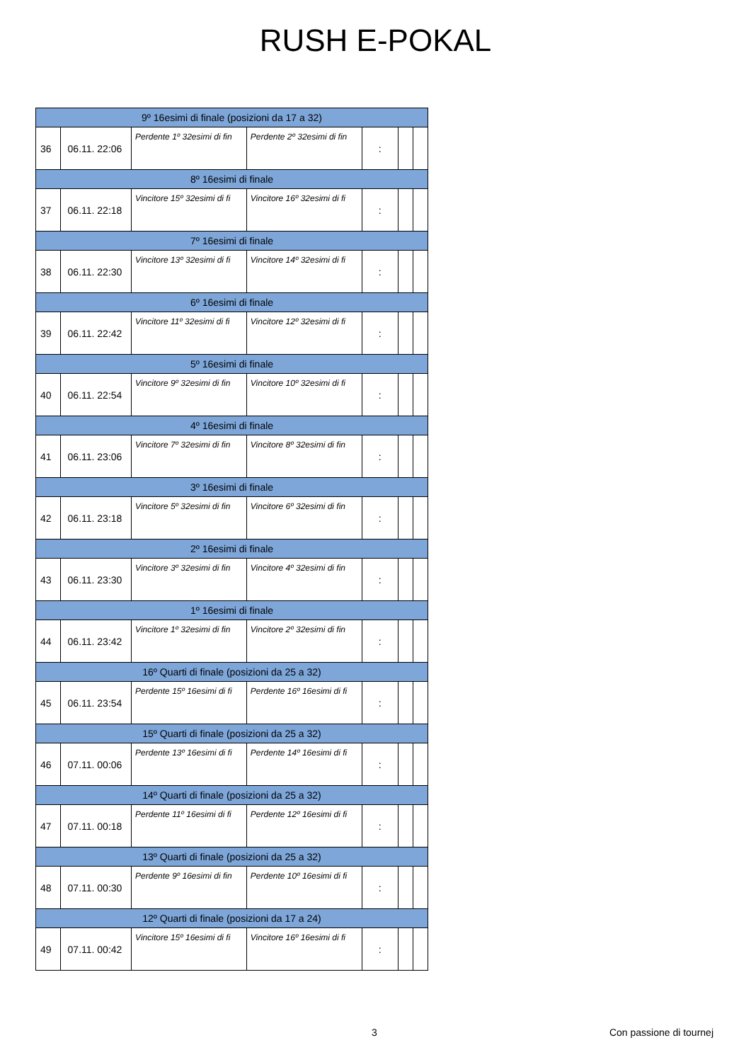RUSH E-POKAL
| 9º 16esimi di finale (posizioni da 17 a 32) | | | | | | |
| 36 | 06.11. 22:06 | Perdente 1º 32esimi di fin | Perdente 2º 32esimi di fin | : | | |
| 8º 16esimi di finale | | | | | | |
| 37 | 06.11. 22:18 | Vincitore 15º 32esimi di fi | Vincitore 16º 32esimi di fi | : | | |
| 7º 16esimi di finale | | | | | | |
| 38 | 06.11. 22:30 | Vincitore 13º 32esimi di fi | Vincitore 14º 32esimi di fi | : | | |
| 6º 16esimi di finale | | | | | | |
| 39 | 06.11. 22:42 | Vincitore 11º 32esimi di fi | Vincitore 12º 32esimi di fi | : | | |
| 5º 16esimi di finale | | | | | | |
| 40 | 06.11. 22:54 | Vincitore 9º 32esimi di fin | Vincitore 10º 32esimi di fi | : | | |
| 4º 16esimi di finale | | | | | | |
| 41 | 06.11. 23:06 | Vincitore 7º 32esimi di fin | Vincitore 8º 32esimi di fin | : | | |
| 3º 16esimi di finale | | | | | | |
| 42 | 06.11. 23:18 | Vincitore 5º 32esimi di fin | Vincitore 6º 32esimi di fin | : | | |
| 2º 16esimi di finale | | | | | | |
| 43 | 06.11. 23:30 | Vincitore 3º 32esimi di fin | Vincitore 4º 32esimi di fin | : | | |
| 1º 16esimi di finale | | | | | | |
| 44 | 06.11. 23:42 | Vincitore 1º 32esimi di fin | Vincitore 2º 32esimi di fin | : | | |
| 16º Quarti di finale (posizioni da 25 a 32) | | | | | | |
| 45 | 06.11. 23:54 | Perdente 15º 16esimi di fi | Perdente 16º 16esimi di fi | : | | |
| 15º Quarti di finale (posizioni da 25 a 32) | | | | | | |
| 46 | 07.11. 00:06 | Perdente 13º 16esimi di fi | Perdente 14º 16esimi di fi | : | | |
| 14º Quarti di finale (posizioni da 25 a 32) | | | | | | |
| 47 | 07.11. 00:18 | Perdente 11º 16esimi di fi | Perdente 12º 16esimi di fi | : | | |
| 13º Quarti di finale (posizioni da 25 a 32) | | | | | | |
| 48 | 07.11. 00:30 | Perdente 9º 16esimi di fin | Perdente 10º 16esimi di fi | : | | |
| 12º Quarti di finale (posizioni da 17 a 24) | | | | | | |
| 49 | 07.11. 00:42 | Vincitore 15º 16esimi di fi | Vincitore 16º 16esimi di fi | : | | |
3 Con passione di tournej